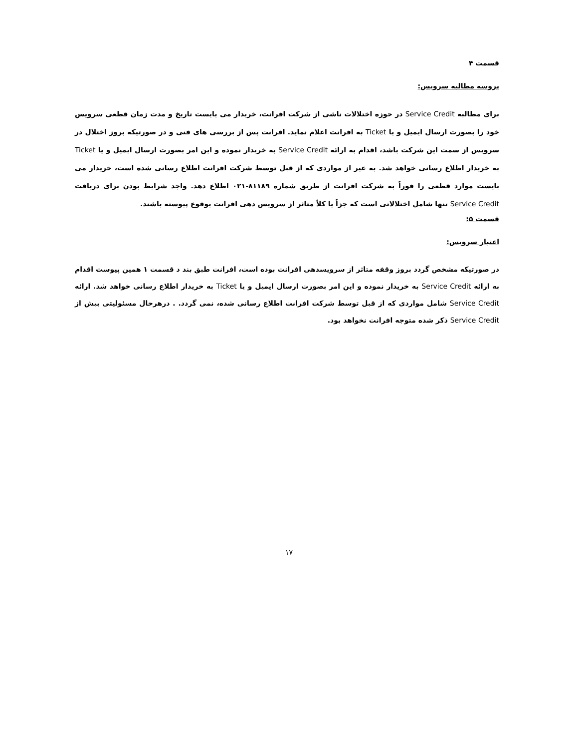قسمت ۴
پروسه مطالبه سرویس:
برای مطالبه Service Credit در حوزه اختلالات ناشی از شرکت افرانت، خریدار می بایست تاریخ و مدت زمان قطعی سرویس خود را بصورت ارسال ایمیل و یا Ticket به افرانت اعلام نماید. افرانت پس از بررسی های فنی و در صورتیکه بروز اختلال در سرویس از سمت این شرکت باشد، اقدام به ارائه Service Credit به خریدار نموده و این امر بصورت ارسال ایمیل و یا Ticket به خریدار اطلاع رسانی خواهد شد. به غیر از مواردی که از قبل توسط شرکت افرانت اطلاع رسانی شده است، خریدار می بایست موارد قطعی را فوراً به شرکت افرانت از طریق شماره ۸۱۱۸۹-۰۲۱ اطلاع دهد. واجد شرایط بودن برای دریافت Service Credit تنها شامل اختلالاتی است که جزاً یا کلاً متاثر از سرویس دهی افرانت بوقوع پیوسته باشند.
قسمت ۵:
اعتبار سرویس:
در صورتیکه مشخص گردد بروز وقفه متاثر از سرویسدهی افرانت بوده است، افرانت طبق بند د قسمت ۱ همین پیوست اقدام به ارائه Service Credit به خریدار نموده و این امر بصورت ارسال ایمیل و یا Ticket به خریدار اطلاع رسانی خواهد شد. ارائه Service Credit شامل مواردی که از قبل توسط شرکت افرانت اطلاع رسانی شده، نمی گردد. . درهرحال مسئولیتی بیش از Service Credit ذکر شده متوجه افرانت نخواهد بود.
۱۷